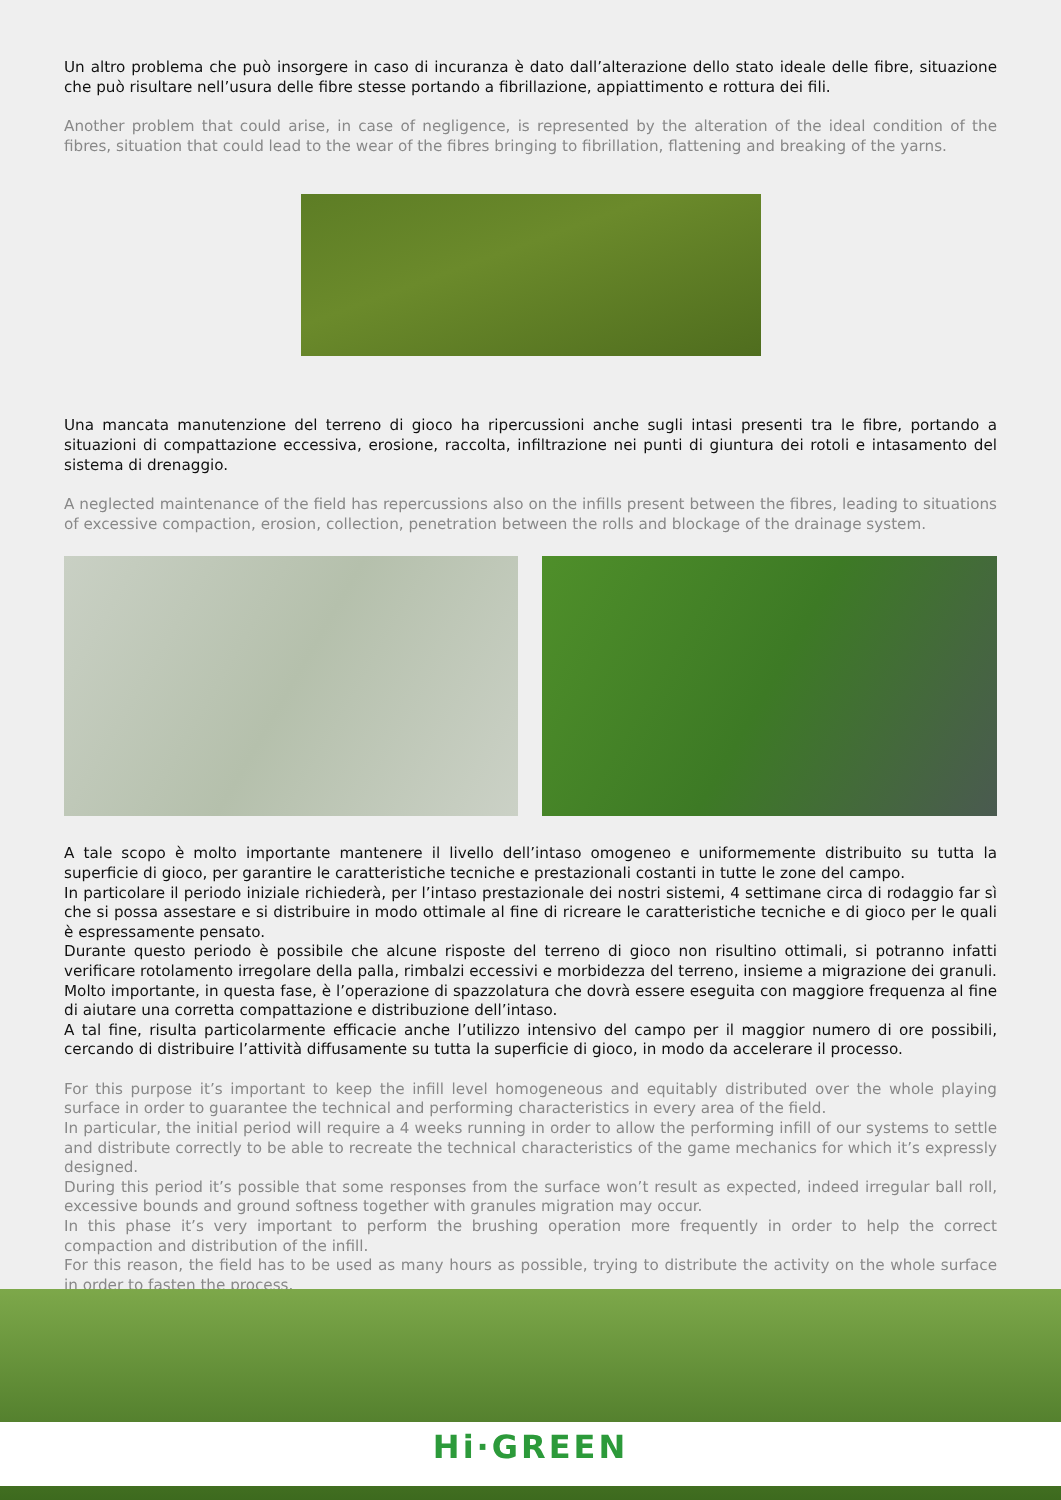Un altro problema che può insorgere in caso di incuranza è dato dall’alterazione dello stato ideale delle fibre, situazione che può risultare nell’usura delle fibre stesse portando a fibrillazione, appiattimento e rottura dei fili.
Another problem that could arise, in case of negligence, is represented by the alteration of the ideal condition of the fibres, situation that could lead to the wear of the fibres bringing to fibrillation, flattening and breaking of the yarns.
Una mancata manutenzione del terreno di gioco ha ripercussioni anche sugli intasi presenti tra le fibre, portando a situazioni di compattazione eccessiva, erosione, raccolta, infiltrazione nei punti di giuntura dei rotoli e intasamento del sistema di drenaggio.
A neglected maintenance of the field has repercussions also on the infills present between the fibres, leading to situations of excessive compaction, erosion, collection, penetration between the rolls and blockage of the drainage system.
A tale scopo è molto importante mantenere il livello dell’intaso omogeneo e uniformemente distribuito su tutta la superficie di gioco, per garantire le caratteristiche tecniche e prestazionali costanti in tutte le zone del campo.
In particolare il periodo iniziale richiederà, per l’intaso prestazionale dei nostri sistemi, 4 settimane circa di rodaggio far sì che si possa assestare e si distribuire in modo ottimale al fine di ricreare le caratteristiche tecniche e di gioco per le quali è espressamente pensato.
Durante questo periodo è possibile che alcune risposte del terreno di gioco non risultino ottimali, si potranno infatti verificare rotolamento irregolare della palla, rimbalzi eccessivi e morbidezza del terreno, insieme a migrazione dei granuli.
Molto importante, in questa fase, è l’operazione di spazzolatura che dovrà essere eseguita con maggiore frequenza al fine di aiutare una corretta compattazione e distribuzione dell’intaso.
A tal fine, risulta particolarmente efficacie anche l’utilizzo intensivo del campo per il maggior numero di ore possibili, cercando di distribuire l’attività diffusamente su tutta la superficie di gioco, in modo da accelerare il processo.
For this purpose it’s important to keep the infill level homogeneous and equitably distributed over the whole playing surface in order to guarantee the technical and performing characteristics in every area of the field.
In particular, the initial period will require a 4 weeks running in order to allow the performing infill of our systems to settle and distribute correctly to be able to recreate the technical characteristics of the game mechanics for which it’s expressly designed.
During this period it’s possible that some responses from the surface won’t result as expected, indeed irregular ball roll, excessive bounds and ground softness together with granules migration may occur.
In this phase it’s very important to perform the brushing operation more frequently in order to help the correct compaction and distribution of the infill.
For this reason, the field has to be used as many hours as possible, trying to distribute the activity on the whole surface in order to fasten the process.
Hi·GREEN